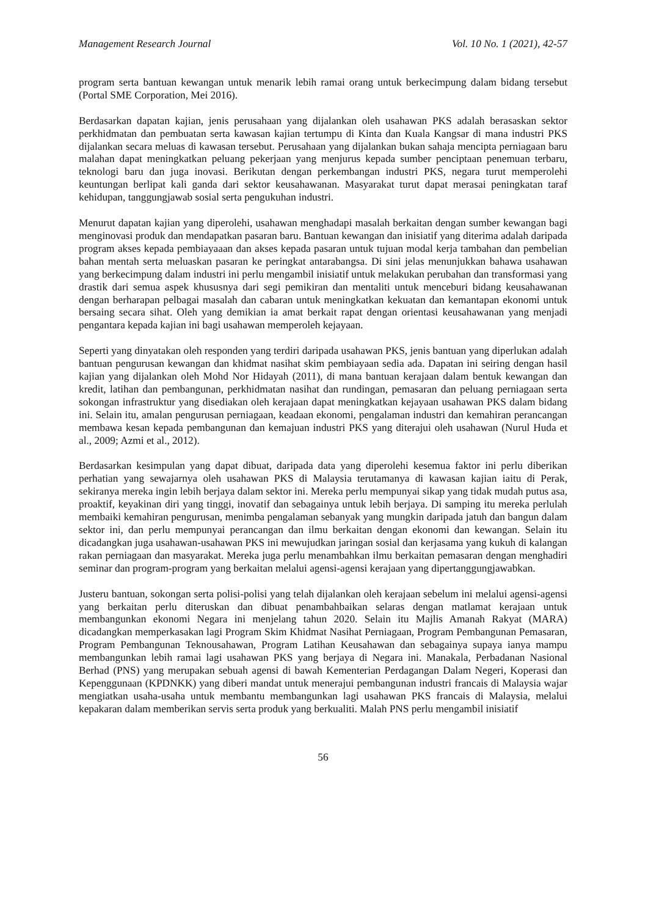Management Research Journal Vol. 10 No. 1 (2021), 42-57
program serta bantuan kewangan untuk menarik lebih ramai orang untuk berkecimpung dalam bidang tersebut (Portal SME Corporation, Mei 2016).
Berdasarkan dapatan kajian, jenis perusahaan yang dijalankan oleh usahawan PKS adalah berasaskan sektor perkhidmatan dan pembuatan serta kawasan kajian tertumpu di Kinta dan Kuala Kangsar di mana industri PKS dijalankan secara meluas di kawasan tersebut. Perusahaan yang dijalankan bukan sahaja mencipta perniagaan baru malahan dapat meningkatkan peluang pekerjaan yang menjurus kepada sumber penciptaan penemuan terbaru, teknologi baru dan juga inovasi. Berikutan dengan perkembangan industri PKS, negara turut memperolehi keuntungan berlipat kali ganda dari sektor keusahawanan. Masyarakat turut dapat merasai peningkatan taraf kehidupan, tanggungjawab sosial serta pengukuhan industri.
Menurut dapatan kajian yang diperolehi, usahawan menghadapi masalah berkaitan dengan sumber kewangan bagi menginovasi produk dan mendapatkan pasaran baru. Bantuan kewangan dan inisiatif yang diterima adalah daripada program akses kepada pembiayaaan dan akses kepada pasaran untuk tujuan modal kerja tambahan dan pembelian bahan mentah serta meluaskan pasaran ke peringkat antarabangsa. Di sini jelas menunjukkan bahawa usahawan yang berkecimpung dalam industri ini perlu mengambil inisiatif untuk melakukan perubahan dan transformasi yang drastik dari semua aspek khususnya dari segi pemikiran dan mentaliti untuk menceburi bidang keusahawanan dengan berharapan pelbagai masalah dan cabaran untuk meningkatkan kekuatan dan kemantapan ekonomi untuk bersaing secara sihat. Oleh yang demikian ia amat berkait rapat dengan orientasi keusahawanan yang menjadi pengantara kepada kajian ini bagi usahawan memperoleh kejayaan.
Seperti yang dinyatakan oleh responden yang terdiri daripada usahawan PKS, jenis bantuan yang diperlukan adalah bantuan pengurusan kewangan dan khidmat nasihat skim pembiayaan sedia ada. Dapatan ini seiring dengan hasil kajian yang dijalankan oleh Mohd Nor Hidayah (2011), di mana bantuan kerajaan dalam bentuk kewangan dan kredit, latihan dan pembangunan, perkhidmatan nasihat dan rundingan, pemasaran dan peluang perniagaan serta sokongan infrastruktur yang disediakan oleh kerajaan dapat meningkatkan kejayaan usahawan PKS dalam bidang ini. Selain itu, amalan pengurusan perniagaan, keadaan ekonomi, pengalaman industri dan kemahiran perancangan membawa kesan kepada pembangunan dan kemajuan industri PKS yang diterajui oleh usahawan (Nurul Huda et al., 2009; Azmi et al., 2012).
Berdasarkan kesimpulan yang dapat dibuat, daripada data yang diperolehi kesemua faktor ini perlu diberikan perhatian yang sewajarnya oleh usahawan PKS di Malaysia terutamanya di kawasan kajian iaitu di Perak, sekiranya mereka ingin lebih berjaya dalam sektor ini. Mereka perlu mempunyai sikap yang tidak mudah putus asa, proaktif, keyakinan diri yang tinggi, inovatif dan sebagainya untuk lebih berjaya. Di samping itu mereka perlulah membaiki kemahiran pengurusan, menimba pengalaman sebanyak yang mungkin daripada jatuh dan bangun dalam sektor ini, dan perlu mempunyai perancangan dan ilmu berkaitan dengan ekonomi dan kewangan. Selain itu dicadangkan juga usahawan-usahawan PKS ini mewujudkan jaringan sosial dan kerjasama yang kukuh di kalangan rakan perniagaan dan masyarakat. Mereka juga perlu menambahkan ilmu berkaitan pemasaran dengan menghadiri seminar dan program-program yang berkaitan melalui agensi-agensi kerajaan yang dipertanggungjawabkan.
Justeru bantuan, sokongan serta polisi-polisi yang telah dijalankan oleh kerajaan sebelum ini melalui agensi-agensi yang berkaitan perlu diteruskan dan dibuat penambahbaikan selaras dengan matlamat kerajaan untuk membangunkan ekonomi Negara ini menjelang tahun 2020. Selain itu Majlis Amanah Rakyat (MARA) dicadangkan memperkasakan lagi Program Skim Khidmat Nasihat Perniagaan, Program Pembangunan Pemasaran, Program Pembangunan Teknousahawan, Program Latihan Keusahawan dan sebagainya supaya ianya mampu membangunkan lebih ramai lagi usahawan PKS yang berjaya di Negara ini. Manakala, Perbadanan Nasional Berhad (PNS) yang merupakan sebuah agensi di bawah Kementerian Perdagangan Dalam Negeri, Koperasi dan Kepenggunaan (KPDNKK) yang diberi mandat untuk menerajui pembangunan industri francais di Malaysia wajar mengiatkan usaha-usaha untuk membantu membangunkan lagi usahawan PKS francais di Malaysia, melalui kepakaran dalam memberikan servis serta produk yang berkualiti. Malah PNS perlu mengambil inisiatif
56